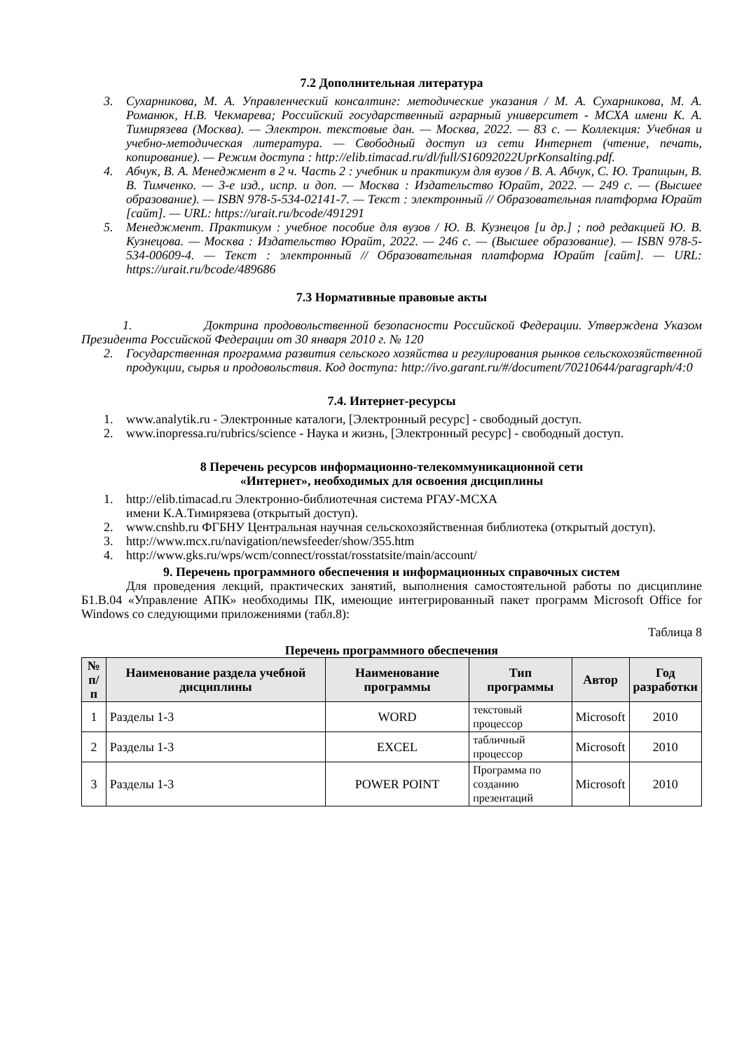7.2 Дополнительная литература
3. Сухарникова, М. А. Управленческий консалтинг: методические указания / М. А. Сухарникова, М. А. Романюк, Н.В. Чекмарева; Российский государственный аграрный университет - МСХА имени К. А. Тимирязева (Москва). — Электрон. текстовые дан. — Москва, 2022. — 83 с. — Коллекция: Учебная и учебно-методическая литература. — Свободный доступ из сети Интернет (чтение, печать, копирование). — Режим доступа : http://elib.timacad.ru/dl/full/S16092022UprKonsalting.pdf.
4. Абчук, В. А. Менеджмент в 2 ч. Часть 2 : учебник и практикум для вузов / В. А. Абчук, С. Ю. Трапицын, В. В. Тимченко. — 3-е изд., испр. и доп. — Москва : Издательство Юрайт, 2022. — 249 с. — (Высшее образование). — ISBN 978-5-534-02141-7. — Текст : электронный // Образовательная платформа Юрайт [сайт]. — URL: https://urait.ru/bcode/491291
5. Менеджмент. Практикум : учебное пособие для вузов / Ю. В. Кузнецов [и др.] ; под редакцией Ю. В. Кузнецова. — Москва : Издательство Юрайт, 2022. — 246 с. — (Высшее образование). — ISBN 978-5-534-00609-4. — Текст : электронный // Образовательная платформа Юрайт [сайт]. — URL: https://urait.ru/bcode/489686
7.3 Нормативные правовые акты
1. Доктрина продовольственной безопасности Российской Федерации. Утверждена Указом Президента Российской Федерации от 30 января 2010 г. № 120
2. Государственная программа развития сельского хозяйства и регулирования рынков сельскохозяйственной продукции, сырья и продовольствия. Код доступа: http://ivo.garant.ru/#/document/70210644/paragraph/4:0
7.4. Интернет-ресурсы
1. www.analytik.ru - Электронные каталоги, [Электронный ресурс] - свободный доступ.
2. www.inopressa.ru/rubrics/science - Наука и жизнь, [Электронный ресурс] - свободный доступ.
8 Перечень ресурсов информационно-телекоммуникационной сети
«Интернет», необходимых для освоения дисциплины
1. http://elib.timacad.ru Электронно-библиотечная система РГАУ-МСХА
имени К.А.Тимирязева (открытый доступ).
2. www.cnshb.ru ФГБНУ Центральная научная сельскохозяйственная библиотека (открытый доступ).
3. http://www.mcx.ru/navigation/newsfeeder/show/355.htm
4. http://www.gks.ru/wps/wcm/connect/rosstat/rosstatsite/main/account/
9. Перечень программного обеспечения и информационных справочных систем
Для проведения лекций, практических занятий, выполнения самостоятельной работы по дисциплине Б1.В.04 «Управление АПК» необходимы ПК, имеющие интегрированный пакет программ Microsoft Office for Windows со следующими приложениями (табл.8):
Таблица 8
Перечень программного обеспечения
| № п/п | Наименование раздела учебной дисциплины | Наименование программы | Тип программы | Автор | Год разработки |
| --- | --- | --- | --- | --- | --- |
| 1 | Разделы 1-3 | WORD | текстовый процессор | Microsoft | 2010 |
| 2 | Разделы 1-3 | EXCEL | табличный процессор | Microsoft | 2010 |
| 3 | Разделы 1-3 | POWER POINT | Программа по созданию презентаций | Microsoft | 2010 |